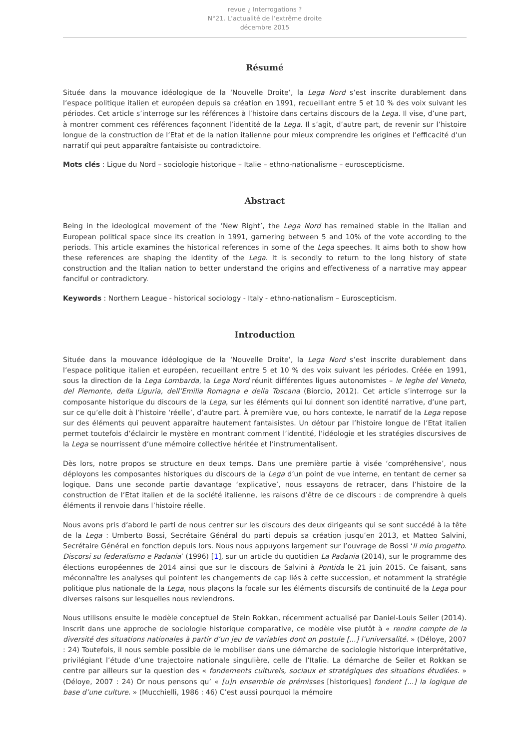revue ¿ Interrogations ?
N°21. L’actualité de l’extrême droite
décembre 2015
Résumé
Située dans la mouvance idéologique de la ‘Nouvelle Droite’, la Lega Nord s’est inscrite durablement dans l’espace politique italien et européen depuis sa création en 1991, recueillant entre 5 et 10 % des voix suivant les périodes. Cet article s’interroge sur les références à l’histoire dans certains discours de la Lega. Il vise, d’une part, à montrer comment ces références façonnent l’identité de la Lega. Il s’agit, d’autre part, de revenir sur l’histoire longue de la construction de l’Etat et de la nation italienne pour mieux comprendre les origines et l’efficacité d’un narratif qui peut apparaître fantaisiste ou contradictoire.
Mots clés : Ligue du Nord – sociologie historique – Italie – ethno-nationalisme – euroscepticisme.
Abstract
Being in the ideological movement of the ’New Right’, the Lega Nord has remained stable in the Italian and European political space since its creation in 1991, garnering between 5 and 10% of the vote according to the periods. This article examines the historical references in some of the Lega speeches. It aims both to show how these references are shaping the identity of the Lega. It is secondly to return to the long history of state construction and the Italian nation to better understand the origins and effectiveness of a narrative may appear fanciful or contradictory.
Keywords : Northern League - historical sociology - Italy - ethno-nationalism – Euroscepticism.
Introduction
Située dans la mouvance idéologique de la ‘Nouvelle Droite’, la Lega Nord s’est inscrite durablement dans l’espace politique italien et européen, recueillant entre 5 et 10 % des voix suivant les périodes. Créée en 1991, sous la direction de la Lega Lombarda, la Lega Nord réunit différentes ligues autonomistes – le leghe del Veneto, del Piemonte, della Liguria, dell’Emilia Romagna e della Toscana (Biorcio, 2012). Cet article s’interroge sur la composante historique du discours de la Lega, sur les éléments qui lui donnent son identité narrative, d’une part, sur ce qu’elle doit à l’histoire ‘réelle’, d’autre part. À première vue, ou hors contexte, le narratif de la Lega repose sur des éléments qui peuvent apparaître hautement fantaisistes. Un détour par l’histoire longue de l’Etat italien permet toutefois d’éclaircir le mystère en montrant comment l’identité, l’idéologie et les stratégies discursives de la Lega se nourrissent d’une mémoire collective héritée et l’instrumentalisent.
Dès lors, notre propos se structure en deux temps. Dans une première partie à visée ‘compréhensive’, nous déployons les composantes historiques du discours de la Lega d’un point de vue interne, en tentant de cerner sa logique. Dans une seconde partie davantage ‘explicative’, nous essayons de retracer, dans l’histoire de la construction de l’Etat italien et de la société italienne, les raisons d’être de ce discours : de comprendre à quels éléments il renvoie dans l’histoire réelle.
Nous avons pris d’abord le parti de nous centrer sur les discours des deux dirigeants qui se sont succédé à la tête de la Lega : Umberto Bossi, Secrétaire Général du parti depuis sa création jusqu’en 2013, et Matteo Salvini, Secrétaire Général en fonction depuis lors. Nous nous appuyons largement sur l’ouvrage de Bossi ‘Il mio progetto. Discorsi su federalismo e Padania’ (1996) [1], sur un article du quotidien La Padania (2014), sur le programme des élections européennes de 2014 ainsi que sur le discours de Salvini à Pontida le 21 juin 2015. Ce faisant, sans méconnaître les analyses qui pointent les changements de cap liés à cette succession, et notamment la stratégie politique plus nationale de la Lega, nous plaçons la focale sur les éléments discursifs de continuité de la Lega pour diverses raisons sur lesquelles nous reviendrons.
Nous utilisons ensuite le modèle conceptuel de Stein Rokkan, récemment actualisé par Daniel-Louis Seiler (2014). Inscrit dans une approche de sociologie historique comparative, ce modèle vise plutôt à « rendre compte de la diversité des situations nationales à partir d’un jeu de variables dont on postule [...] l’universalité. » (Déloye, 2007 : 24) Toutefois, il nous semble possible de le mobiliser dans une démarche de sociologie historique interprétative, privilégiant l’étude d’une trajectoire nationale singulière, celle de l’Italie. La démarche de Seiler et Rokkan se centre par ailleurs sur la question des « fondements culturels, sociaux et stratégiques des situations étudiées. » (Déloye, 2007 : 24) Or nous pensons qu’ « [u]n ensemble de prémisses [historiques] fondent [...] la logique de base d’une culture. » (Mucchielli, 1986 : 46) C’est aussi pourquoi la mémoire